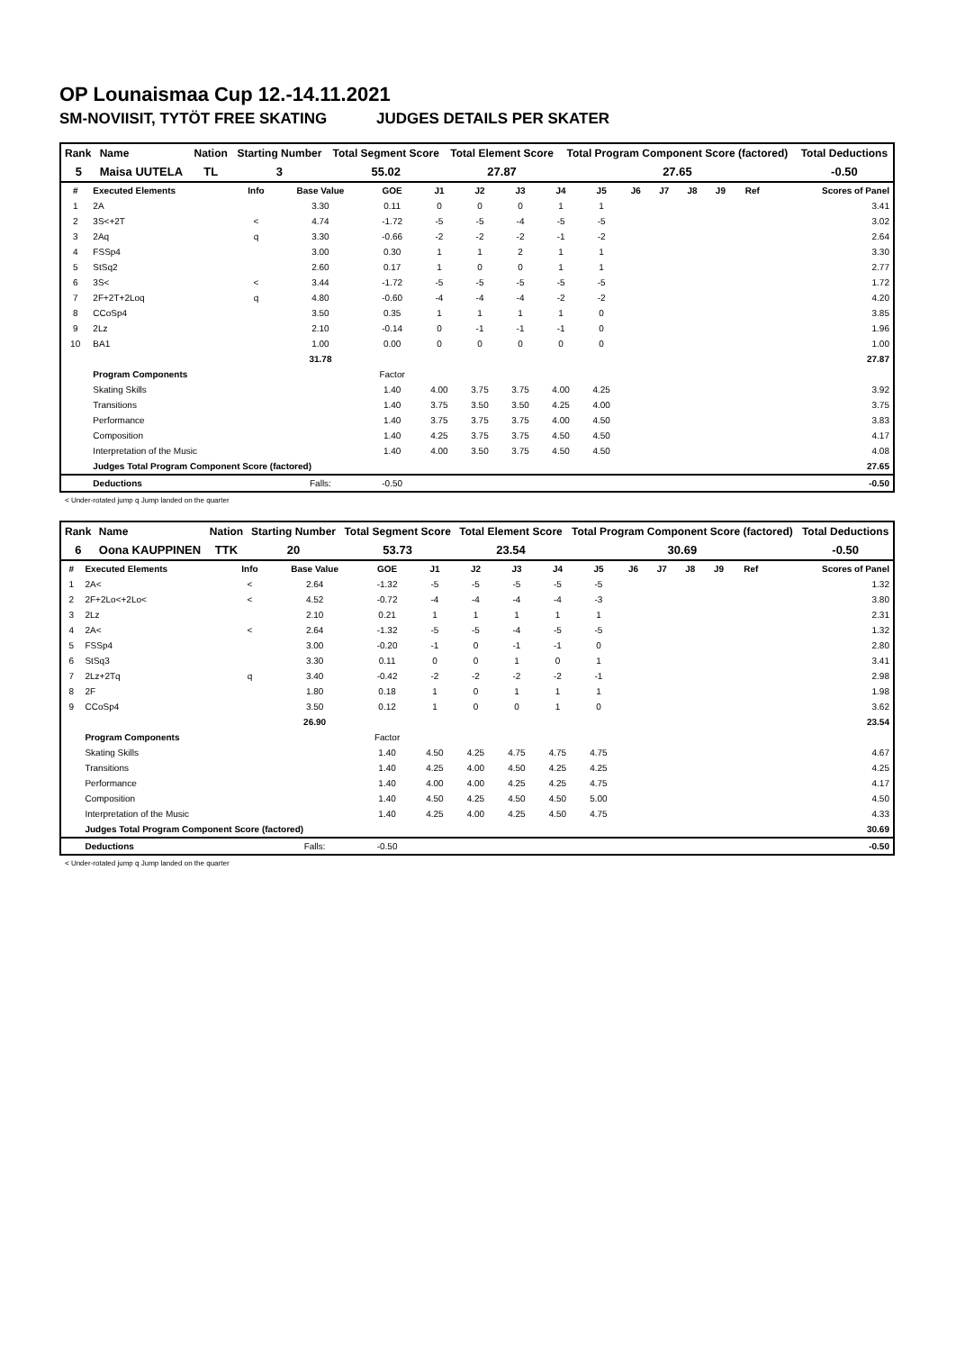OP Lounaismaa Cup 12.-14.11.2021
SM-NOVIISIT, TYTÖT FREE SKATING JUDGES DETAILS PER SKATER
| Rank | Name | Nation | Starting Number | Total Segment Score | Total Element Score | Total Program Component Score (factored) | Total Deductions |
| --- | --- | --- | --- | --- | --- | --- | --- |
| 5 | Maisa UUTELA | TL | 3 | 55.02 | 27.87 | 27.65 | -0.50 |
| # | Executed Elements | Info | Base Value | GOE | J1 | J2 | J3 | J4 | J5 | J6 | J7 | J8 | J9 | Ref | Scores of Panel |
| --- | --- | --- | --- | --- | --- | --- | --- | --- | --- | --- | --- | --- | --- | --- | --- |
| 1 | 2A | | 3.30 | 0.11 | 0 | 0 | 0 | 1 | 1 | | | | | | 3.41 |
| 2 | 3S<+2T | < | 4.74 | -1.72 | -5 | -5 | -4 | -5 | -5 | | | | | | 3.02 |
| 3 | 2Aq | q | 3.30 | -0.66 | -2 | -2 | -2 | -1 | -2 | | | | | | 2.64 |
| 4 | FSSp4 | | 3.00 | 0.30 | 1 | 1 | 2 | 1 | 1 | | | | | | 3.30 |
| 5 | StSq2 | | 2.60 | 0.17 | 1 | 0 | 0 | 1 | 1 | | | | | | 2.77 |
| 6 | 3S< | < | 3.44 | -1.72 | -5 | -5 | -5 | -5 | -5 | | | | | | 1.72 |
| 7 | 2F+2T+2Loq | q | 4.80 | -0.60 | -4 | -4 | -4 | -2 | -2 | | | | | | 4.20 |
| 8 | CCoSp4 | | 3.50 | 0.35 | 1 | 1 | 1 | 1 | 0 | | | | | | 3.85 |
| 9 | 2Lz | | 2.10 | -0.14 | 0 | -1 | -1 | -1 | 0 | | | | | | 1.96 |
| 10 | BA1 | | 1.00 | 0.00 | 0 | 0 | 0 | 0 | 0 | | | | | | 1.00 |
| | | | 31.78 | | | | | | | | | | | | 27.87 |
| | Program Components | | | Factor | | | | | | | | | | | |
| | Skating Skills | | | 1.40 | 4.00 | 3.75 | 3.75 | 4.00 | 4.25 | | | | | | 3.92 |
| | Transitions | | | 1.40 | 3.75 | 3.50 | 3.50 | 4.25 | 4.00 | | | | | | 3.75 |
| | Performance | | | 1.40 | 3.75 | 3.75 | 3.75 | 4.00 | 4.50 | | | | | | 3.83 |
| | Composition | | | 1.40 | 4.25 | 3.75 | 3.75 | 4.50 | 4.50 | | | | | | 4.17 |
| | Interpretation of the Music | | | 1.40 | 4.00 | 3.50 | 3.75 | 4.50 | 4.50 | | | | | | 4.08 |
| | Judges Total Program Component Score (factored) | | | | | | | | | | | | | | 27.65 |
| | Deductions | | Falls: | -0.50 | | | | | | | | | | | -0.50 |
< Under-rotated jump q Jump landed on the quarter
| Rank | Name | Nation | Starting Number | Total Segment Score | Total Element Score | Total Program Component Score (factored) | Total Deductions |
| --- | --- | --- | --- | --- | --- | --- | --- |
| 6 | Oona KAUPPINEN | TTK | 20 | 53.73 | 23.54 | 30.69 | -0.50 |
| # | Executed Elements | Info | Base Value | GOE | J1 | J2 | J3 | J4 | J5 | J6 | J7 | J8 | J9 | Ref | Scores of Panel |
| --- | --- | --- | --- | --- | --- | --- | --- | --- | --- | --- | --- | --- | --- | --- | --- |
| 1 | 2A< | < | 2.64 | -1.32 | -5 | -5 | -5 | -5 | -5 | | | | | | 1.32 |
| 2 | 2F+2Lo<+2Lo< | < | 4.52 | -0.72 | -4 | -4 | -4 | -4 | -3 | | | | | | 3.80 |
| 3 | 2Lz | | 2.10 | 0.21 | 1 | 1 | 1 | 1 | 1 | | | | | | 2.31 |
| 4 | 2A< | < | 2.64 | -1.32 | -5 | -5 | -4 | -5 | -5 | | | | | | 1.32 |
| 5 | FSSp4 | | 3.00 | -0.20 | -1 | 0 | -1 | -1 | 0 | | | | | | 2.80 |
| 6 | StSq3 | | 3.30 | 0.11 | 0 | 0 | 1 | 0 | 1 | | | | | | 3.41 |
| 7 | 2Lz+2Tq | q | 3.40 | -0.42 | -2 | -2 | -2 | -2 | -1 | | | | | | 2.98 |
| 8 | 2F | | 1.80 | 0.18 | 1 | 0 | 1 | 1 | 1 | | | | | | 1.98 |
| 9 | CCoSp4 | | 3.50 | 0.12 | 1 | 0 | 0 | 1 | 0 | | | | | | 3.62 |
| | | | 26.90 | | | | | | | | | | | | 23.54 |
| | Program Components | | | Factor | | | | | | | | | | | |
| | Skating Skills | | | 1.40 | 4.50 | 4.25 | 4.75 | 4.75 | 4.75 | | | | | | 4.67 |
| | Transitions | | | 1.40 | 4.25 | 4.00 | 4.50 | 4.25 | 4.25 | | | | | | 4.25 |
| | Performance | | | 1.40 | 4.00 | 4.00 | 4.25 | 4.25 | 4.75 | | | | | | 4.17 |
| | Composition | | | 1.40 | 4.50 | 4.25 | 4.50 | 4.50 | 5.00 | | | | | | 4.50 |
| | Interpretation of the Music | | | 1.40 | 4.25 | 4.00 | 4.25 | 4.50 | 4.75 | | | | | | 4.33 |
| | Judges Total Program Component Score (factored) | | | | | | | | | | | | | | 30.69 |
| | Deductions | | Falls: | -0.50 | | | | | | | | | | | -0.50 |
< Under-rotated jump q Jump landed on the quarter